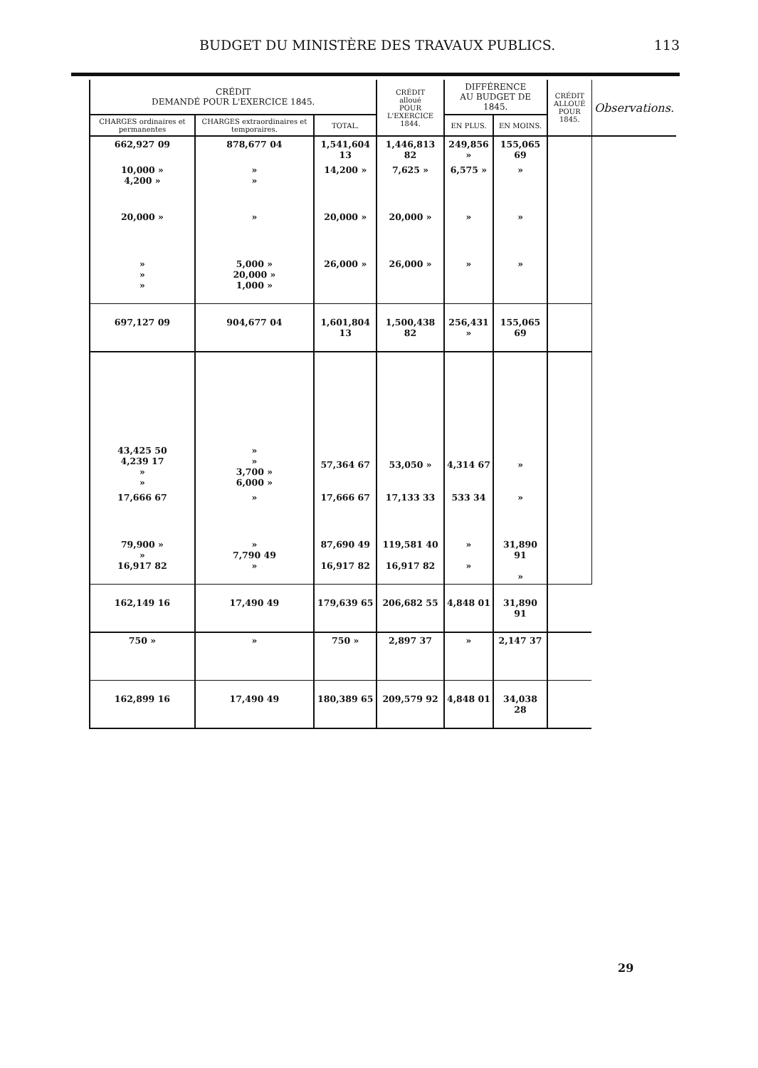BUDGET DU MINISTÈRE DES TRAVAUX PUBLICS. 113
| CRÉDIT DEMANDÉ POUR L'EXERCICE 1845. | | | CRÉDIT alloué POUR L'EXERCICE 1844. | DIFFÉRENCE AU BUDGET DE 1845. | | CRÉDIT ALLOUÉ POUR 1845. | Observations. |
| --- | --- | --- | --- | --- | --- | --- | --- |
| CHARGES ordinaires et permanentes | CHARGES extraordinaires et temporaires. | TOTAL. | | EN PLUS. | EN MOINS. | | |
| 662,927 09 | 878,677 04 | 1,541,604 13 | 1,446,813 82 | 249,856 » | 155,065 69 | | |
| 10,000 » 4,200 » | » » | 14,200 » | 7,625 » | 6,575 » | » | | |
| 20,000 » | » | 20,000 » | 20,000 » | » | » | | |
| » » » | 5,000 » 20,000 » 1,000 » | 26,000 » | 26,000 » | » | » | | |
| 697,127 09 | 904,677 04 | 1,601,804 13 | 1,500,438 82 | 256,431 » | 155,065 69 | | |
| 43,425 50 4,239 17 » » | » » 3,700 » 6,000 » | 57,364 67 | 53,050 » | 4,314 67 | » | | |
| 17,666 67 | » | 17,666 67 | 17,133 33 | 533 34 | » | | |
| 79,900 » » 16,917 82 | » 7,790 49 » | 87,690 49 16,917 82 | 119,581 40 16,917 82 | » » | 31,890 91 » | | |
| 162,149 16 | 17,490 49 | 179,639 65 | 206,682 55 | 4,848 01 | 31,890 91 | | |
| 750 » | » | 750 » | 2,897 37 | » | 2,147 37 | | |
| 162,899 16 | 17,490 49 | 180,389 65 | 209,579 92 | 4,848 01 | 34,038 28 | | |
29